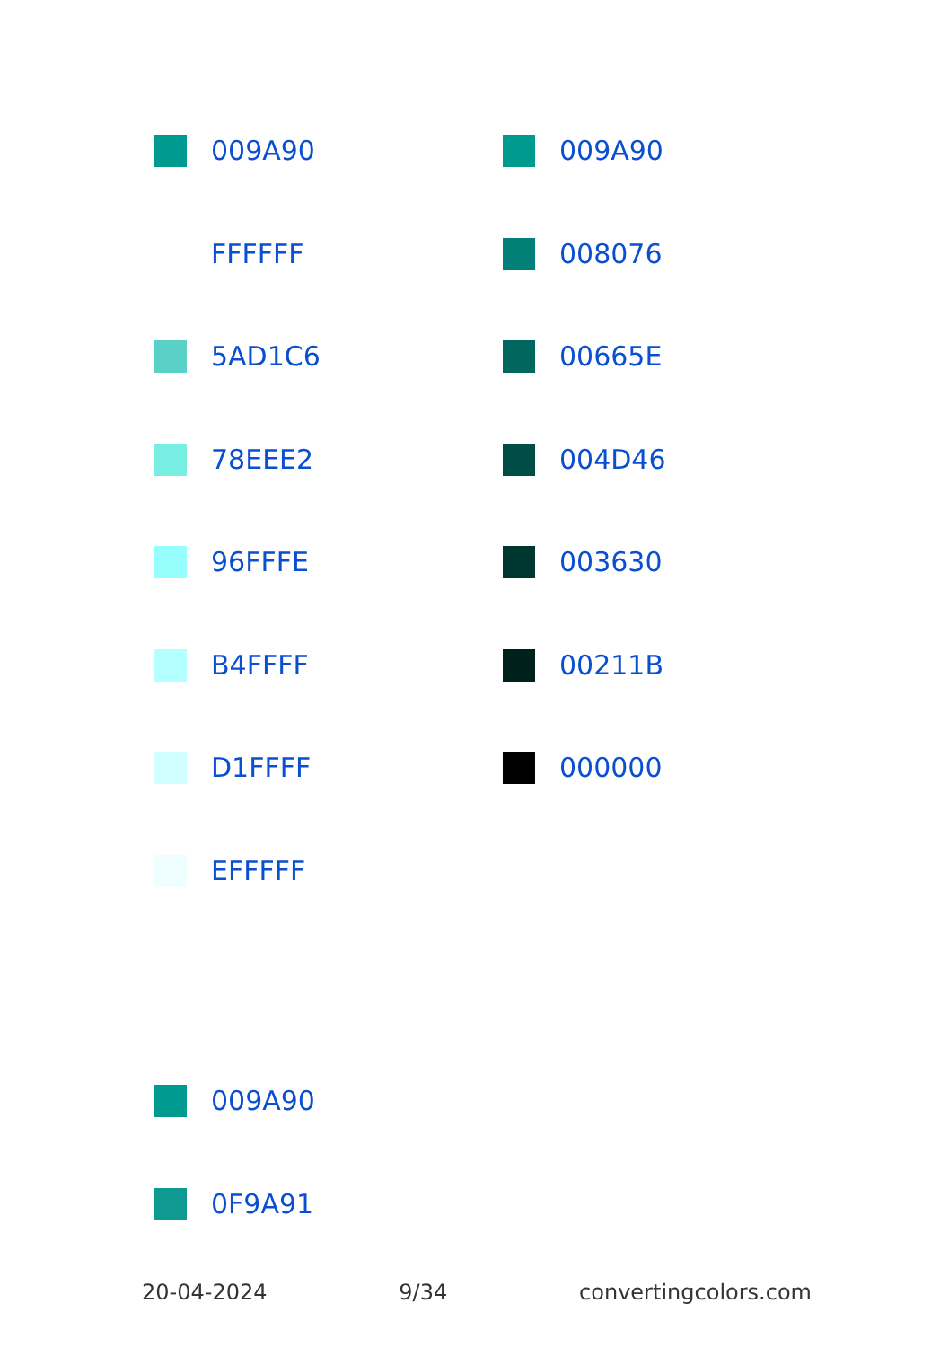009A90
FFFFFF
5AD1C6
78EEE2
96FFFE
B4FFFF
D1FFFF
EFFFFF
009A90
008076
00665E
004D46
003630
00211B
000000
009A90
0F9A91
20-04-2024 9/34 convertingcolors.com